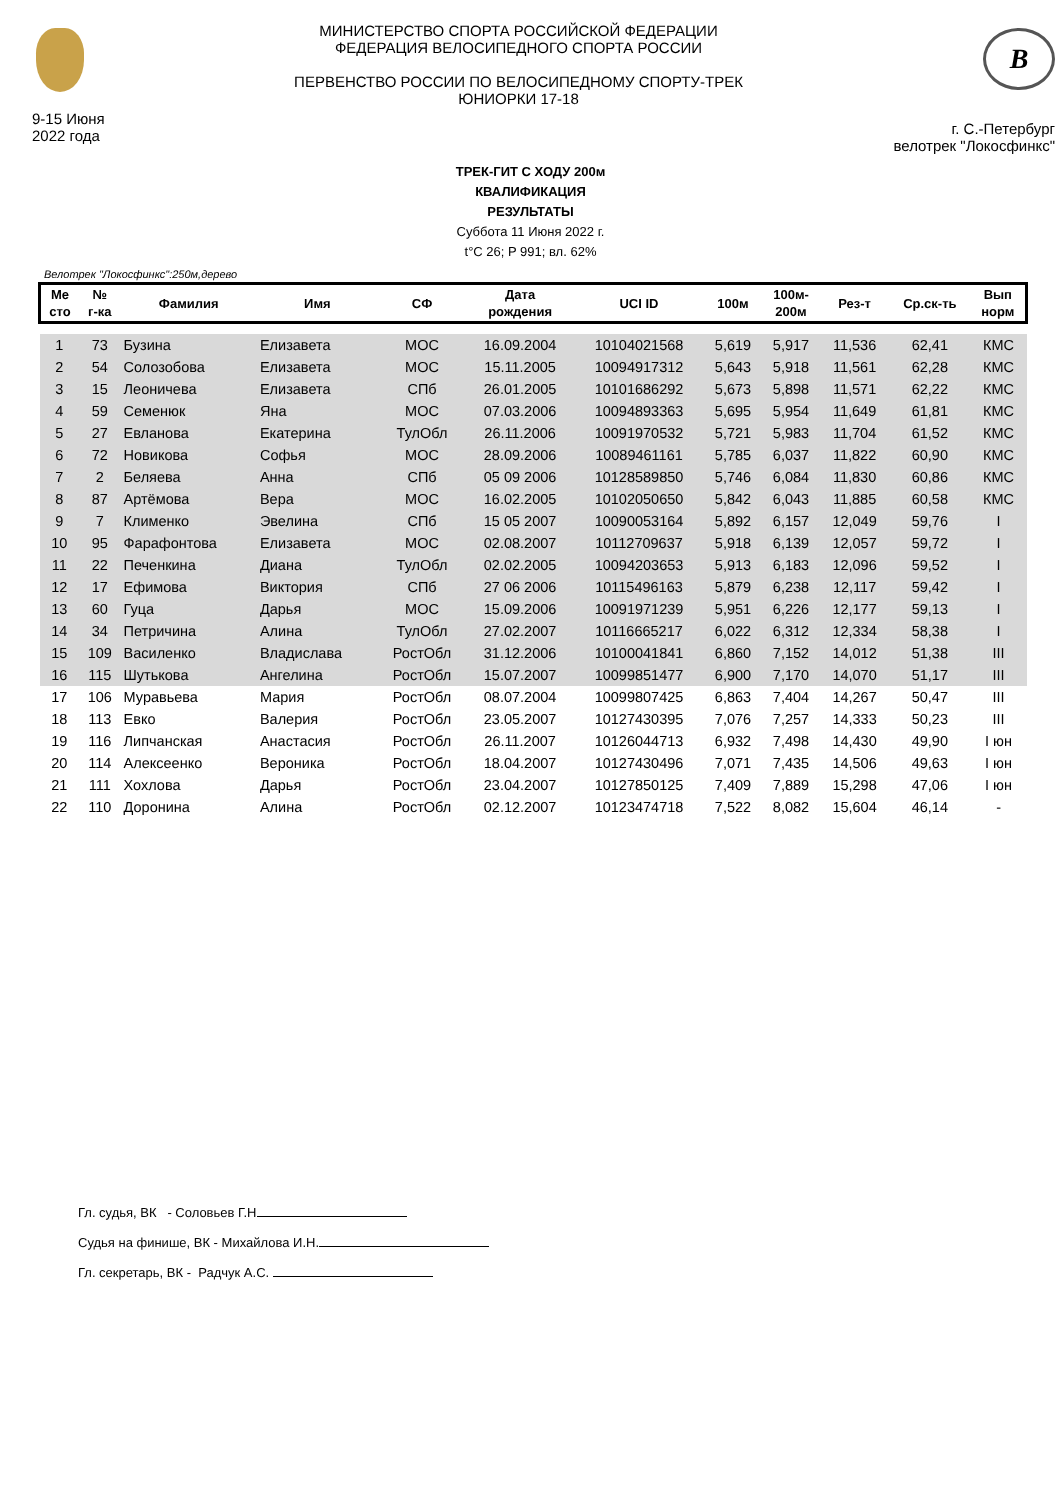9-15 Июня
2022 года
МИНИСТЕРСТВО СПОРТА РОССИЙСКОЙ ФЕДЕРАЦИИ
ФЕДЕРАЦИЯ ВЕЛОСИПЕДНОГО СПОРТА РОССИИ
ПЕРВЕНСТВО РОССИИ ПО ВЕЛОСИПЕДНОМУ СПОРТУ-ТРЕК
ЮНИОРКИ 17-18
B
г. С.-Петербург
велотрек "Локосфинкс"
ТРЕК-ГИТ С ХОДУ 200м
КВАЛИФИКАЦИЯ
РЕЗУЛЬТАТЫ
Суббота 11 Июня 2022 г.
t°C 26; P 991; вл. 62%
Велотрек "Локосфинкс":250м,дерево
| Ме сто | № г-ка | Фамилия | Имя | СФ | Дата рождения | UCI ID | 100м | 100м- 200м | Рез-т | Ср.ск-ть | Вып норм |
| --- | --- | --- | --- | --- | --- | --- | --- | --- | --- | --- | --- |
| 1 | 73 | Бузина | Елизавета | МОС | 16.09.2004 | 10104021568 | 5,619 | 5,917 | 11,536 | 62,41 | КМС |
| 2 | 54 | Солозобова | Елизавета | МОС | 15.11.2005 | 10094917312 | 5,643 | 5,918 | 11,561 | 62,28 | КМС |
| 3 | 15 | Леоничева | Елизавета | СПб | 26.01.2005 | 10101686292 | 5,673 | 5,898 | 11,571 | 62,22 | КМС |
| 4 | 59 | Семенюк | Яна | МОС | 07.03.2006 | 10094893363 | 5,695 | 5,954 | 11,649 | 61,81 | КМС |
| 5 | 27 | Евланова | Екатерина | ТулОбл | 26.11.2006 | 10091970532 | 5,721 | 5,983 | 11,704 | 61,52 | КМС |
| 6 | 72 | Новикова | Софья | МОС | 28.09.2006 | 10089461161 | 5,785 | 6,037 | 11,822 | 60,90 | КМС |
| 7 | 2 | Беляева | Анна | СПб | 05 09 2006 | 10128589850 | 5,746 | 6,084 | 11,830 | 60,86 | КМС |
| 8 | 87 | Артёмова | Вера | МОС | 16.02.2005 | 10102050650 | 5,842 | 6,043 | 11,885 | 60,58 | КМС |
| 9 | 7 | Клименко | Эвелина | СПб | 15 05 2007 | 10090053164 | 5,892 | 6,157 | 12,049 | 59,76 | I |
| 10 | 95 | Фарафонтова | Елизавета | МОС | 02.08.2007 | 10112709637 | 5,918 | 6,139 | 12,057 | 59,72 | I |
| 11 | 22 | Печенкина | Диана | ТулОбл | 02.02.2005 | 10094203653 | 5,913 | 6,183 | 12,096 | 59,52 | I |
| 12 | 17 | Ефимова | Виктория | СПб | 27 06 2006 | 10115496163 | 5,879 | 6,238 | 12,117 | 59,42 | I |
| 13 | 60 | Гуца | Дарья | МОС | 15.09.2006 | 10091971239 | 5,951 | 6,226 | 12,177 | 59,13 | I |
| 14 | 34 | Петричина | Алина | ТулОбл | 27.02.2007 | 10116665217 | 6,022 | 6,312 | 12,334 | 58,38 | I |
| 15 | 109 | Василенко | Владислава | РостОбл | 31.12.2006 | 10100041841 | 6,860 | 7,152 | 14,012 | 51,38 | III |
| 16 | 115 | Шутькова | Ангелина | РостОбл | 15.07.2007 | 10099851477 | 6,900 | 7,170 | 14,070 | 51,17 | III |
| 17 | 106 | Муравьева | Мария | РостОбл | 08.07.2004 | 10099807425 | 6,863 | 7,404 | 14,267 | 50,47 | III |
| 18 | 113 | Евко | Валерия | РостОбл | 23.05.2007 | 10127430395 | 7,076 | 7,257 | 14,333 | 50,23 | III |
| 19 | 116 | Липчанская | Анастасия | РостОбл | 26.11.2007 | 10126044713 | 6,932 | 7,498 | 14,430 | 49,90 | I юн |
| 20 | 114 | Алексеенко | Вероника | РостОбл | 18.04.2007 | 10127430496 | 7,071 | 7,435 | 14,506 | 49,63 | I юн |
| 21 | 111 | Хохлова | Дарья | РостОбл | 23.04.2007 | 10127850125 | 7,409 | 7,889 | 15,298 | 47,06 | I юн |
| 22 | 110 | Доронина | Алина | РостОбл | 02.12.2007 | 10123474718 | 7,522 | 8,082 | 15,604 | 46,14 | - |
Гл. судья, ВК - Соловьев Г.Н
Судья на финише, ВК - Михайлова И.Н.
Гл. секретарь, ВК - Радчук А.С.